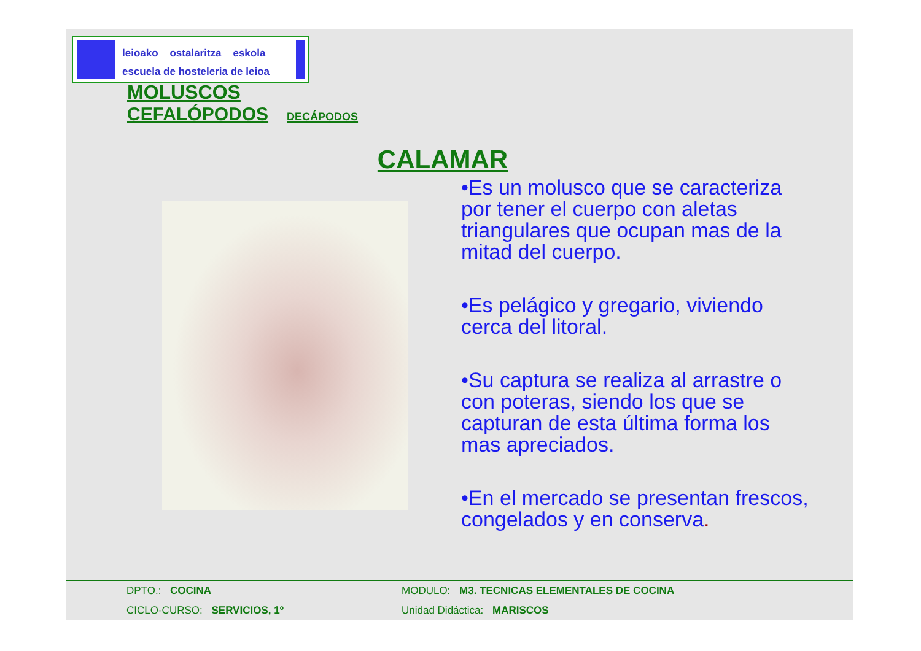leioako ostalaritza eskola
escuela de hosteleria de leioa
MOLUSCOS
CEFALÓPODOS DECÁPODOS
CALAMAR
•Es un molusco que se caracteriza por tener el cuerpo con aletas triangulares que ocupan mas de la mitad del cuerpo.
•Es pelágico y gregario, viviendo cerca del litoral.
•Su captura se realiza al arrastre o con poteras, siendo los que se capturan de esta última forma los mas apreciados.
•En el mercado se presentan frescos, congelados y en conserva.
DPTO.: COCINA
MODULO: M3. TECNICAS ELEMENTALES DE COCINA
CICLO-CURSO: SERVICIOS, 1º Unidad Didáctica: MARISCOS